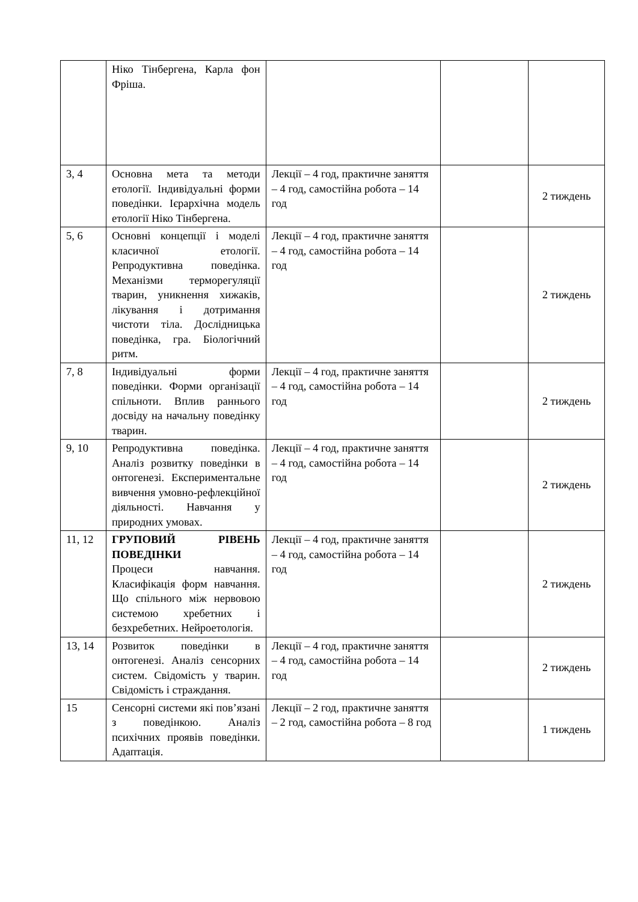| | Ніко Тінбергена, Карла фон Фріша. | | | |
| 3, 4 | Основна мета та методи етології. Індивідуальні форми поведінки. Ієрархічна модель етології Ніко Тінбергена. | Лекції – 4 год, практичне заняття – 4 год, самостійна робота – 14 год | | 2 тиждень |
| 5, 6 | Основні концепції і моделі класичної етології. Репродуктивна поведінка. Механізми терморегуляції тварин, уникнення хижаків, лікування і дотримання чистоти тіла. Дослідницька поведінка, гра. Біологічний ритм. | Лекції – 4 год, практичне заняття – 4 год, самостійна робота – 14 год | | 2 тиждень |
| 7, 8 | Індивідуальні форми поведінки. Форми організації спільноти. Вплив раннього досвіду на начальну поведінку тварин. | Лекції – 4 год, практичне заняття – 4 год, самостійна робота – 14 год | | 2 тиждень |
| 9, 10 | Репродуктивна поведінка. Аналіз розвитку поведінки в онтогенезі. Експериментальне вивчення умовно-рефлекційної діяльності. Навчання у природних умовах. | Лекції – 4 год, практичне заняття – 4 год, самостійна робота – 14 год | | 2 тиждень |
| 11, 12 | ГРУПОВИЙ РІВЕНЬ ПОВЕДІНКИ Процеси навчання. Класифікація форм навчання. Що спільного між нервовою системою хребетних і безхребетних. Нейроетологія. | Лекції – 4 год, практичне заняття – 4 год, самостійна робота – 14 год | | 2 тиждень |
| 13, 14 | Розвиток поведінки в онтогенезі. Аналіз сенсорних систем. Свідомість у тварин. Свідомість і страждання. | Лекції – 4 год, практичне заняття – 4 год, самостійна робота – 14 год | | 2 тиждень |
| 15 | Сенсорні системи які пов’язані з поведінкою. Аналіз психічних проявів поведінки. Адаптація. | Лекції – 2 год, практичне заняття – 2 год, самостійна робота – 8 год | | 1 тиждень |